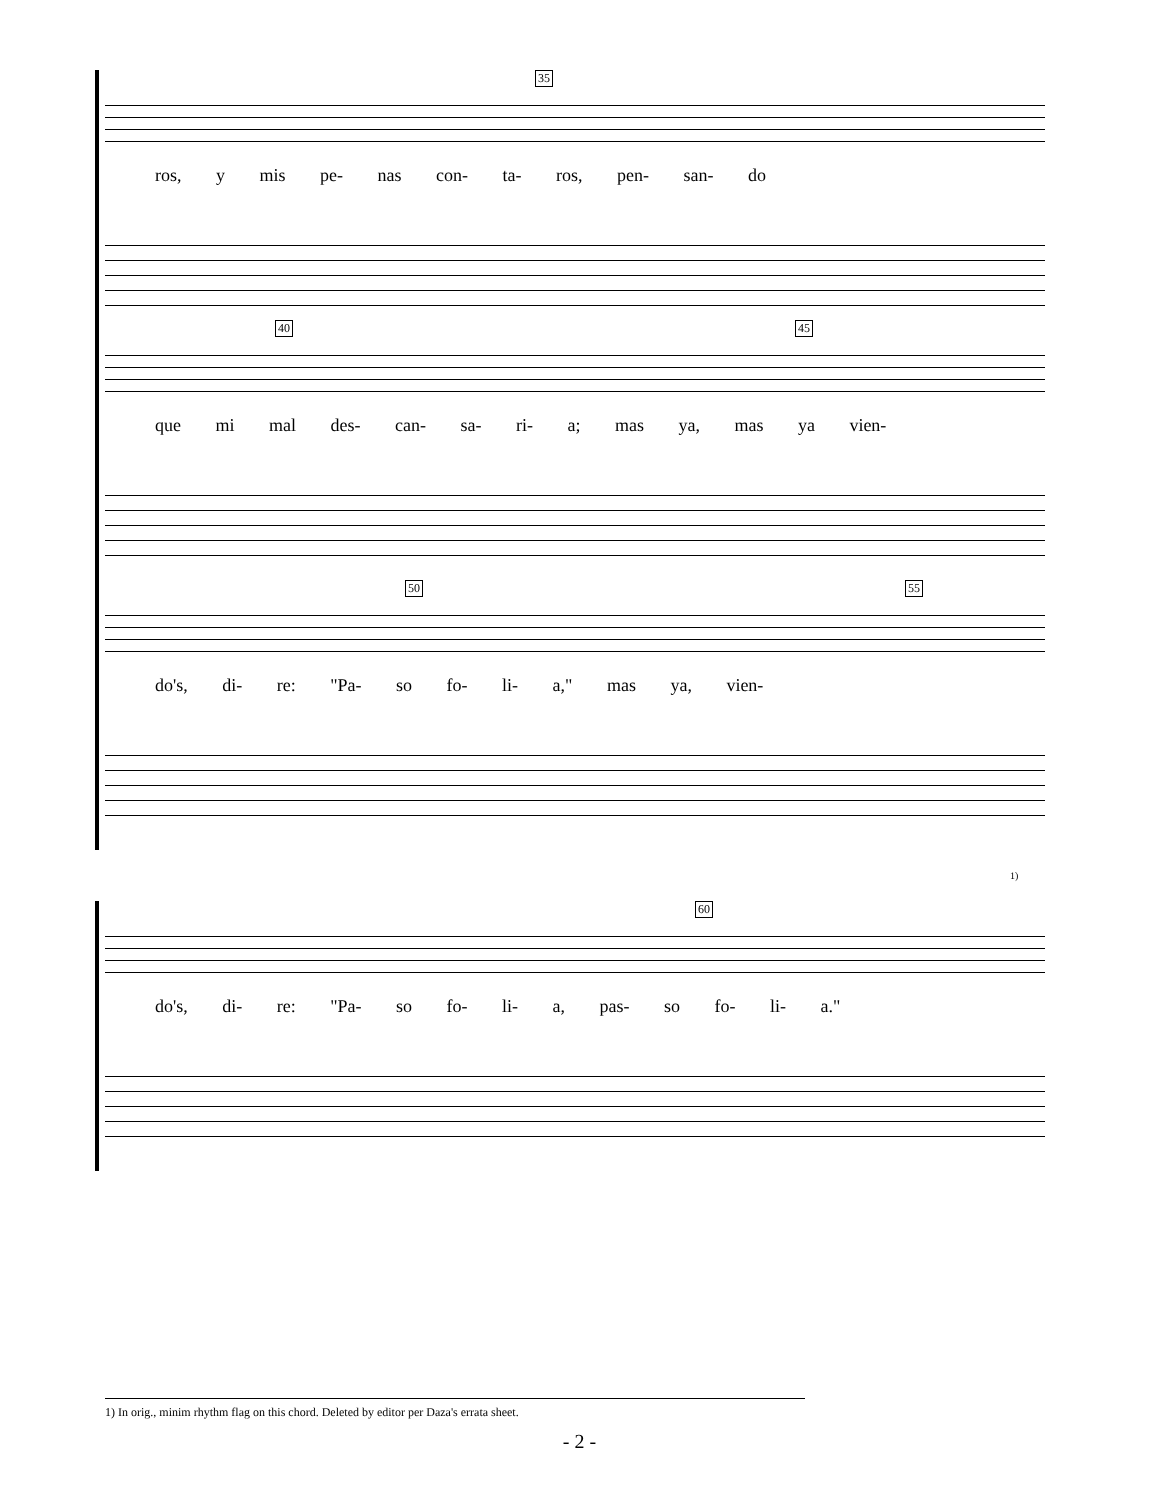35
ros, y mis pe- nas con- ta- ros, pen- san- do
40 45
que mi mal des- can- sa- ri- a; mas ya, mas ya vien-
50 55
do's, di- re: "Pa- so fo- li- a," mas ya, vien-
1)
60
do's, di- re: "Pa- so fo- li- a, pas- so fo- li- a."
1) In orig., minim rhythm flag on this chord. Deleted by editor per Daza's errata sheet.
- 2 -